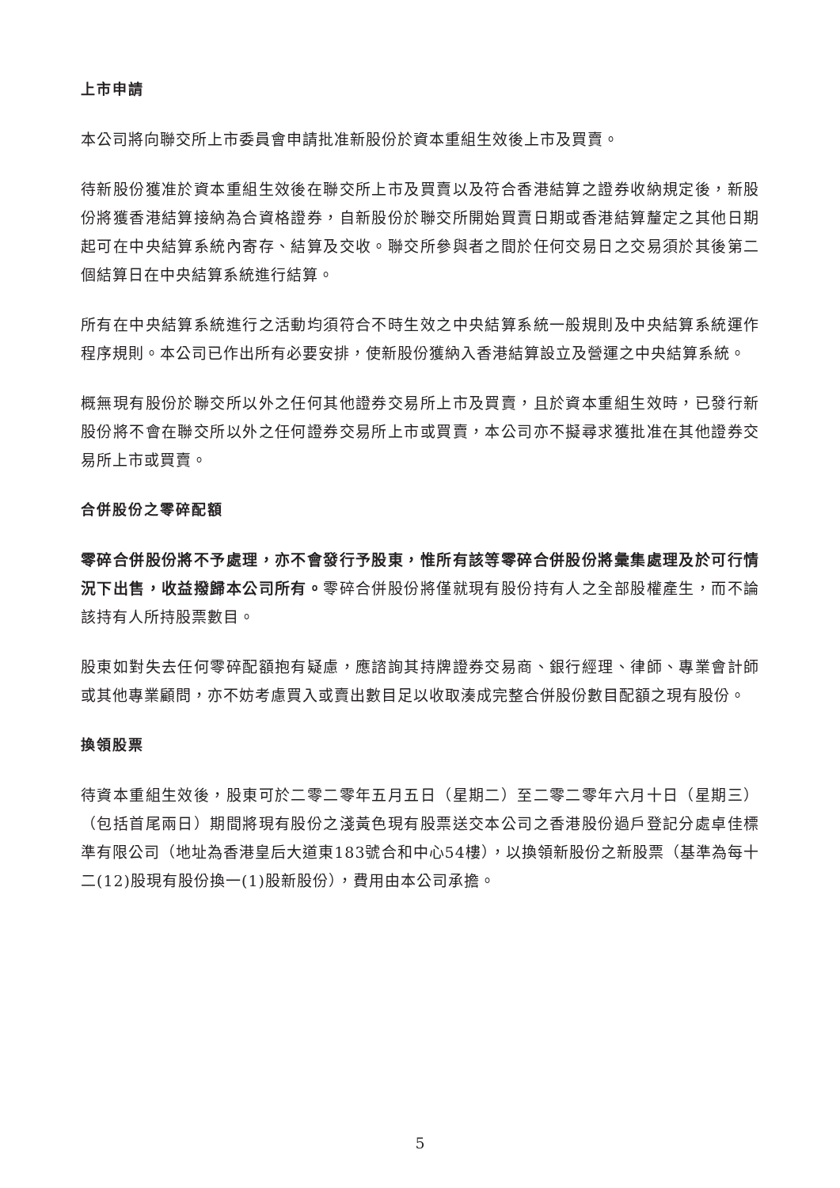上市申請
本公司將向聯交所上市委員會申請批准新股份於資本重組生效後上市及買賣。
待新股份獲准於資本重組生效後在聯交所上市及買賣以及符合香港結算之證券收納規定後，新股份將獲香港結算接納為合資格證券，自新股份於聯交所開始買賣日期或香港結算釐定之其他日期起可在中央結算系統內寄存、結算及交收。聯交所參與者之間於任何交易日之交易須於其後第二個結算日在中央結算系統進行結算。
所有在中央結算系統進行之活動均須符合不時生效之中央結算系統一般規則及中央結算系統運作程序規則。本公司已作出所有必要安排，使新股份獲納入香港結算設立及營運之中央結算系統。
概無現有股份於聯交所以外之任何其他證券交易所上市及買賣，且於資本重組生效時，已發行新股份將不會在聯交所以外之任何證券交易所上市或買賣，本公司亦不擬尋求獲批准在其他證券交易所上市或買賣。
合併股份之零碎配額
零碎合併股份將不予處理，亦不會發行予股東，惟所有該等零碎合併股份將彙集處理及於可行情況下出售，收益撥歸本公司所有。零碎合併股份將僅就現有股份持有人之全部股權產生，而不論該持有人所持股票數目。
股東如對失去任何零碎配額抱有疑慮，應諮詢其持牌證券交易商、銀行經理、律師、專業會計師或其他專業顧問，亦不妨考慮買入或賣出數目足以收取湊成完整合併股份數目配額之現有股份。
換領股票
待資本重組生效後，股東可於二零二零年五月五日（星期二）至二零二零年六月十日（星期三）（包括首尾兩日）期間將現有股份之淺黃色現有股票送交本公司之香港股份過戶登記分處卓佳標準有限公司（地址為香港皇后大道東183號合和中心54樓），以換領新股份之新股票（基準為每十二(12)股現有股份換一(1)股新股份），費用由本公司承擔。
5